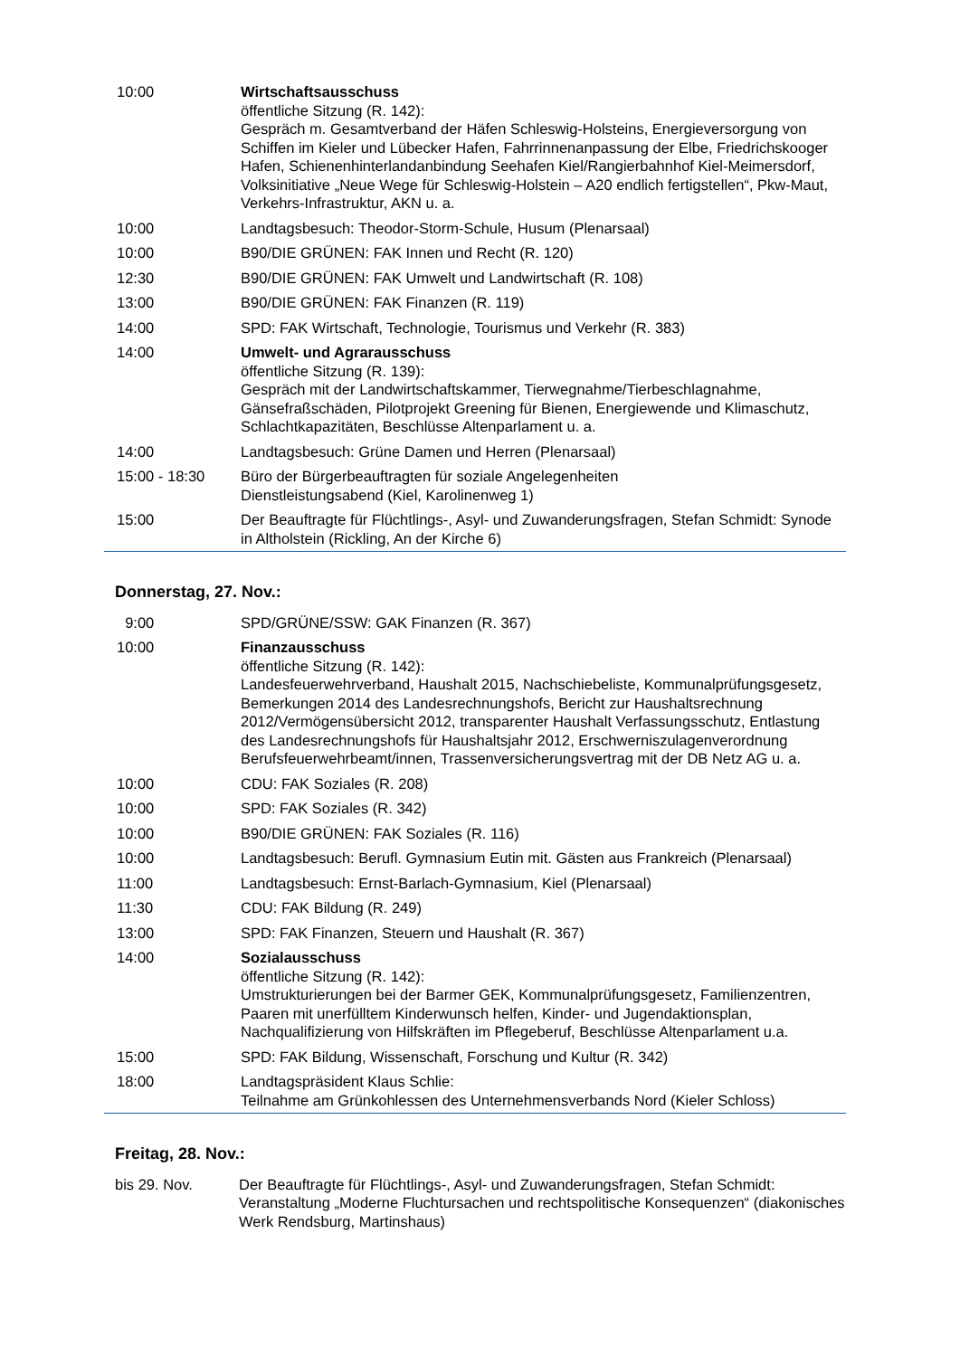| 10:00 | Wirtschaftsausschuss öffentliche Sitzung (R. 142): Gespräch m. Gesamtverband der Häfen Schleswig-Holsteins, Energieversorgung von Schiffen im Kieler und Lübecker Hafen, Fahrrinnenanpassung der Elbe, Fried­richskooger Hafen, Schienenhinterlandanbindung Seehafen Kiel/Rangierbahnhof Kiel-Meimersdorf, Volksinitiative „Neue Wege für Schleswig-Holstein – A20 endlich fertigstellen“, Pkw-Maut, Verkehrs-Infrastruktur, AKN u. a. |
| 10:00 | Landtagsbesuch: Theodor-Storm-Schule, Husum (Plenarsaal) |
| 10:00 | B90/DIE GRÜNEN: FAK Innen und Recht (R. 120) |
| 12:30 | B90/DIE GRÜNEN: FAK Umwelt und Landwirtschaft (R. 108) |
| 13:00 | B90/DIE GRÜNEN: FAK Finanzen (R. 119) |
| 14:00 | SPD: FAK Wirtschaft, Technologie, Tourismus und Verkehr (R. 383) |
| 14:00 | Umwelt- und Agrarausschuss öffentliche Sitzung (R. 139): Gespräch mit der Landwirtschaftskammer, Tierwegnahme/Tierbeschlagnahme, Gänsefraßschäden, Pilotprojekt Greening für Bienen, Energiewende und Klima­schutz, Schlachtkapazitäten, Beschlüsse Altenparlament u. a. |
| 14:00 | Landtagsbesuch: Grüne Damen und Herren (Plenarsaal) |
| 15:00 - 18:30 | Büro der Bürgerbeauftragten für soziale Angelegenheiten Dienstleistungsabend (Kiel, Karolinenweg 1) |
| 15:00 | Der Beauftragte für Flüchtlings-, Asyl- und Zuwanderungsfragen, Stefan Schmidt: Synode in Altholstein (Rickling, An der Kirche 6) |
Donnerstag, 27. Nov.:
| 9:00 | SPD/GRÜNE/SSW: GAK Finanzen (R. 367) |
| 10:00 | Finanzausschuss öffentliche Sitzung (R. 142): Landesfeuerwehrverband, Haushalt 2015, Nachschiebeliste, Kommunalprüfungs­gesetz, Bemerkungen 2014 des Landesrechnungshofs, Bericht zur Haushaltsrech­nung 2012/Vermögensübersicht 2012, transparenter Haushalt Verfassungsschutz, Entlastung des Landesrechnungshofs für Haushaltsjahr 2012, Erschwerniszula­genverordnung Berufsfeuerwehrbeamt/innen, Trassenversicherungsvertrag mit der DB Netz AG u. a. |
| 10:00 | CDU: FAK Soziales (R. 208) |
| 10:00 | SPD: FAK Soziales (R. 342) |
| 10:00 | B90/DIE GRÜNEN: FAK Soziales (R. 116) |
| 10:00 | Landtagsbesuch: Berufl. Gymnasium Eutin mit. Gästen aus Frankreich (Plenarsaal) |
| 11:00 | Landtagsbesuch: Ernst-Barlach-Gymnasium, Kiel (Plenarsaal) |
| 11:30 | CDU: FAK Bildung (R. 249) |
| 13:00 | SPD: FAK Finanzen, Steuern und Haushalt (R. 367) |
| 14:00 | Sozialausschuss öffentliche Sitzung (R. 142): Umstrukturierungen bei der Barmer GEK, Kommunalprüfungsgesetz, Familienzen­tren, Paaren mit unerfülltem Kinderwunsch helfen, Kinder- und Jugendaktionsplan, Nachqualifizierung von Hilfskräften im Pflegeberuf, Beschlüsse Altenparlament u.a. |
| 15:00 | SPD: FAK Bildung, Wissenschaft, Forschung und Kultur (R. 342) |
| 18:00 | Landtagspräsident Klaus Schlie: Teilnahme am Grünkohlessen des Unternehmensverbands Nord (Kieler Schloss) |
Freitag, 28. Nov.:
| bis 29. Nov. | Der Beauftragte für Flüchtlings-, Asyl- und Zuwanderungsfragen, Stefan Schmidt: Veranstaltung „Moderne Fluchtursachen und rechtspolitische Konsequenzen“ (dia­konisches Werk Rendsburg, Martinshaus) |